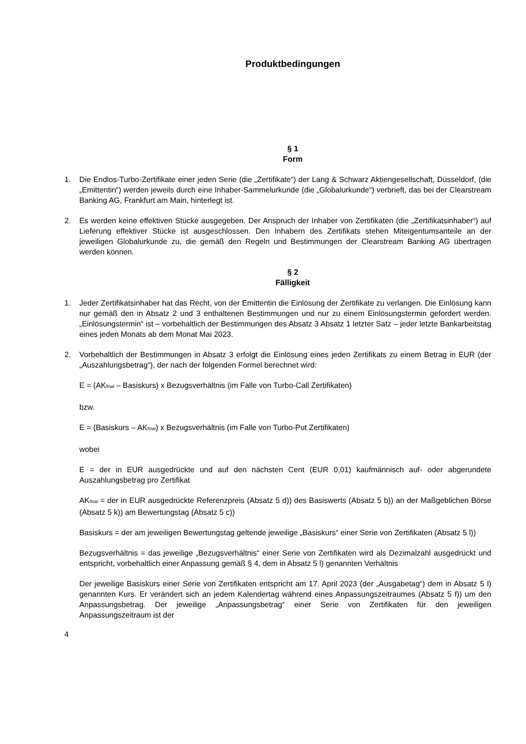Produktbedingungen
§ 1
Form
1. Die Endlos-Turbo-Zertifikate einer jeden Serie (die „Zertifikate“) der Lang & Schwarz Aktiengesellschaft, Düsseldorf, (die „Emittentin“) werden jeweils durch eine Inhaber-Sammelurkunde (die „Globalurkunde“) verbrieft, das bei der Clearstream Banking AG, Frankfurt am Main, hinterlegt ist.
2. Es werden keine effektiven Stücke ausgegeben. Der Anspruch der Inhaber von Zertifikaten (die „Zertifikatsinhaber“) auf Lieferung effektiver Stücke ist ausgeschlossen. Den Inhabern des Zertifikats stehen Miteigentumsanteile an der jeweiligen Globalurkunde zu, die gemäß den Regeln und Bestimmungen der Clearstream Banking AG übertragen werden können.
§ 2
Fälligkeit
1. Jeder Zertifikatsinhaber hat das Recht, von der Emittentin die Einlösung der Zertifikate zu verlangen. Die Einlösung kann nur gemäß den in Absatz 2 und 3 enthaltenen Bestimmungen und nur zu einem Einlösungstermin gefordert werden. „Einlösungstermin“ ist – vorbehaltlich der Bestimmungen des Absatz 3 Absatz 1 letzter Satz – jeder letzte Bankarbeitstag eines jeden Monats ab dem Monat Mai 2023.
2. Vorbehaltlich der Bestimmungen in Absatz 3 erfolgt die Einlösung eines jeden Zertifikats zu einem Betrag in EUR (der „Auszahlungsbetrag“), der nach der folgenden Formel berechnet wird:
E = (AK<sub>final</sub> – Basiskurs) x Bezugsverhältnis (im Falle von Turbo-Call Zertifikaten)
bzw.
E = (Basiskurs – AK<sub>final</sub>) x Bezugsverhältnis (im Falle von Turbo-Put Zertifikaten)
wobei
E = der in EUR ausgedrückte und auf den nächsten Cent (EUR 0,01) kaufmännisch auf- oder abgerundete Auszahlungsbetrag pro Zertifikat
AK<sub>final</sub> = der in EUR ausgedrückte Referenzpreis (Absatz 5 d)) des Basiswerts (Absatz 5 b)) an der Maßgeblichen Börse (Absatz 5 k)) am Bewertungstag (Absatz 5 c))
Basiskurs = der am jeweiligen Bewertungstag geltende jeweilige „Basiskurs“ einer Serie von Zertifikaten (Absatz 5 l))
Bezugsverhältnis = das jeweilige „Bezugsverhältnis“ einer Serie von Zertifikaten wird als Dezimalzahl ausgedrückt und entspricht, vorbehaltlich einer Anpassung gemäß § 4, dem in Absatz 5 l) genannten Verhältnis
Der jeweilige Basiskurs einer Serie von Zertifikaten entspricht am 17. April 2023 (der „Ausgabetag“) dem in Absatz 5 l) genannten Kurs. Er verändert sich an jedem Kalendertag während eines Anpassungszeitraumes (Absatz 5 f)) um den Anpassungsbetrag. Der jeweilige „Anpassungsbetrag“ einer Serie von Zertifikaten für den jeweiligen Anpassungszeitraum ist der
4